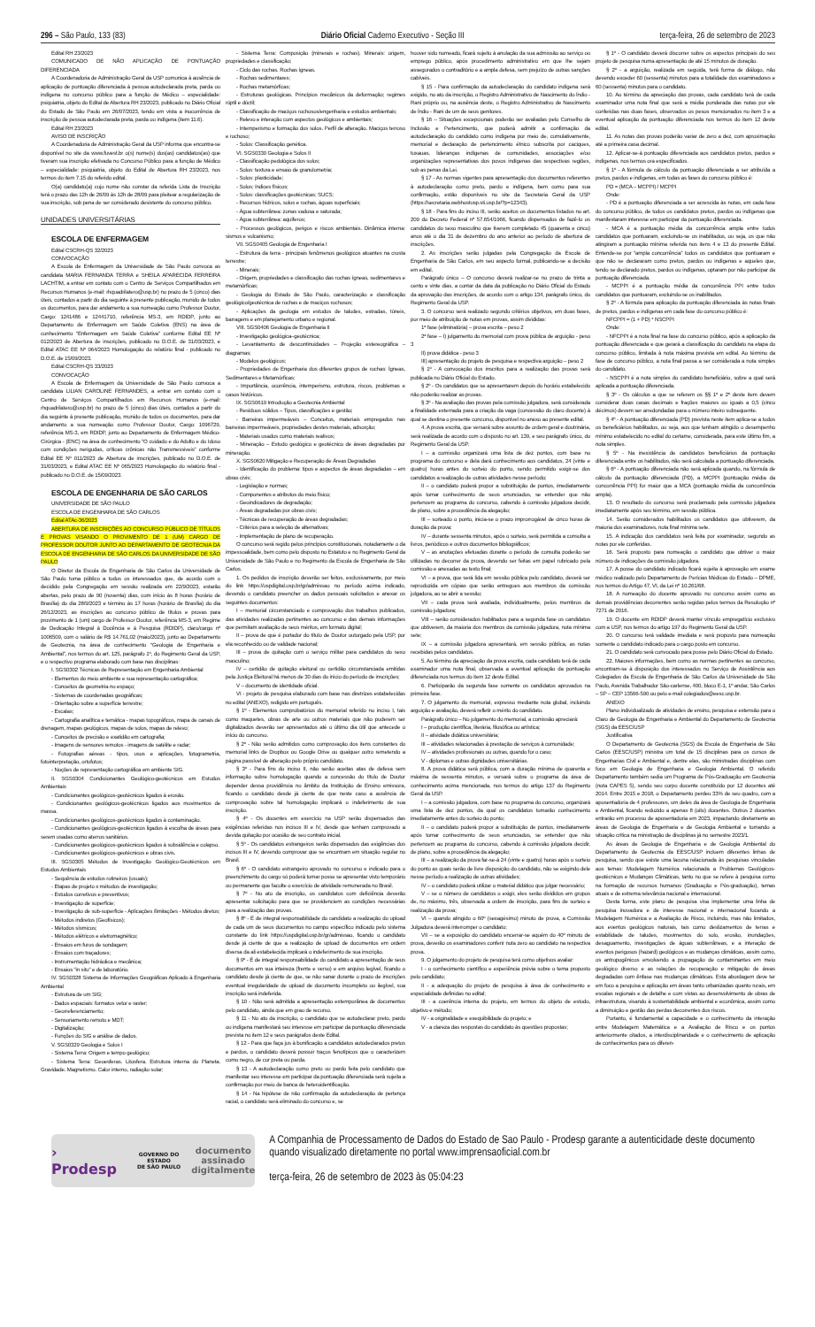296 – São Paulo, 133 (83) Diário Oficial Caderno Executivo - Seção III terça-feira, 26 de setembro de 2023
Edital RH 23/2023
COMUNICADO DE NÃO APLICAÇÃO DE PONTUAÇÃO DIFERENCIADA
A Coordenadoria de Administração Geral da USP comunica à ausência de aplicação de pontuação diferenciada à pessoa autodeclarada preta, parda ou indígena no concurso público para a função de Médico – especialidade: psiquiatria, objeto do Edital de Abertura RH 23/2023, publicado no Diário Oficial do Estado de São Paulo em 26/07/2023, tendo em vista a inocorrência de inscrição de pessoa autodeclarada preta, parda ou indígena (item 11.6).
Edital RH 23/2023
AVISO DE INSCRIÇÃO
A Coordenadoria de Administração Geral da USP informa que encontra-se disponível no site da www.fuvest.br o(s) nome(s) dos(as) candidatos(as) que tiveram sua inscrição efetivada no Concurso Público para a função de Médico – especialidade: psiquiatria, objeto do Edital de Abertura RH 23/2023, nos termos do item 7.15 do referido edital.
O(a) candidato(a) cujo nome não constar da referida Lista de Inscrição terá o prazo das 12h de 26/09 às 12h de 28/09 para pleitear a regularização de sua inscrição, sob pena de ser considerado desistente do concurso público.
UNIDADES UNIVERSITÁRIAS
ESCOLA DE ENFERMAGEM
Edital CSCRH-QS 32/2023
CONVOCAÇÃO
A Escola de Enfermagem da Universidade de São Paulo convoca as candidata MARIA FERNANDA TERRA e SHEILA APARECIDA FERREIRA LACHTIM, a entrar em contato com o Centro de Serviços Compartilhados em Recursos Humanos (e-mail: rhquadrilatero@usp.br) no prazo de 5 (cinco) dias úteis, contados a partir do dia seguinte à presente publicação, munido de todos os documentos, para dar andamento a sua nomeação como Professor Doutor, Cargo: 1241486 e 12441710, referência MS-3, em RDIDP, junto ao Departamento de Enfermagem em Saúde Coletiva (ENS) na área de conhecimento “Enfermagem em Saúde Coletiva” conforme Edital EE Nº 012/2023 de Abertura de inscrições, publicado no D.O.E. de 31/03/2023, e Edital ATAC EE Nº 064/2023 Homologação do relatório final - publicado no D.O.E. de 15/09/2023.
Edital CSCRH-QS 33/2023
CONVOCAÇÃO
A Escola de Enfermagem da Universidade de São Paulo convoca a candidata LILIAN CAROLINE FERNANDES, a entrar em contato com o Centro de Serviços Compartilhados em Recursos Humanos (e-mail: rhquadrilatero@usp.br) no prazo de 5 (cinco) dias úteis, contados a partir do dia seguinte à presente publicação, munido de todos os documentos, para dar andamento a sua nomeação como Professor Doutor, Cargo: 1096729, referência MS-3, em RDIDP, junto ao Departamento de Enfermagem Médico-Cirúrgica - (ENC) na área de conhecimento “O cuidado e do Adulto e do Idoso com condições nerigudas, críticas crônicas não Transmessiveis” conforme Edital EE Nº 011/2023 de Abertura de inscrições, publicado no D.O.E. de 31/03/2023, e Edital ATAC EE Nº 065/2023 Homologação do relatório final - publicado no D.O.E. de 15/09/2023.
ESCOLA DE ENGENHARIA DE SÃO CARLOS
UNIVERSIDADE DE SÃO PAULO
ESCOLA DE ENGENHARIA DE SÃO CARLOS
Edital ATAc-36/2023
ABERTURA DE INSCRIÇÕES AO CONCURSO PÚBLICO DE TÍTULOS E PROVAS VISANDO O PROVIMENTO DE 1 (UM) CARGO DE PROFESSOR DOUTOR JUNTO AO DEPARTAMENTO DE GEOTECNIA DA ESCOLA DE ENGENHARIA DE SÃO CARLOS DA UNIVERSIDADE DE SÃO PAULO
O Diretor da Escola de Engenharia de São Carlos da Universidade de São Paulo torna público a todos os interessados que, de acordo com o decidido pela Congregação em sessão realizada em 22/9/2023, estarão abertas, pelo prazo de 90 (noventa) dias, com início às 8 horas (horário de Brasília) do dia 28/9/2023 e término às 17 horas (horário de Brasília) do dia 26/12/2023, as inscrições ao concurso público de títulos e provas para provimento de 1 (um) cargo de Professor Doutor, referência MS-3, em Regime de Dedicação Integral à Docência e à Pesquisa (RDIDP), claro/cargo nº 1006509, com o salário de R$ 14.761,02 (maio/2023), junto ao Departamento de Geotecnia, na área de conhecimento “Geologia de Engenharia e Ambiental”, nos termos do art. 125, parágrafo 1º, do Regimento Geral da USP, e o respectivo programa elaborado com base nas disciplinas:
I. SGS0302 Técnicas de Representação em Engenharia Ambiental
- Elementos do meio ambiente e sua representação cartográfica;
- Conceitos de geometria no espaço;
- Sistemas de coordenadas geográficas;
- Orientação sobre a superfície terrestre;
- Escalas;
- Cartografia analítica e temática - mapas topográficos, mapa de canais de drenagem, mapas geológicos, mapas de solos, mapas de relevo;
- Conceitos de precisão e exatidão em cartografia;
- Imagens de sensores remotos - imagens de satélite e radar;
- Fotografias aéreas - tipos, usos e aplicações, fotogrametria, fotointerpretação, ortofotos;
- Noções de representação cartográfica em ambiente SIG.
II. SGS0304 Condicionantes Geológico-geotécnicos em Estudos Ambientais
- Condicionantes geológicos-geotécnicos ligados à erosão.
- Condicionantes geológicos-geotécnicos ligados aos movimentos de massa.
- Condicionantes geológicos-geotécnicos ligados à contaminação.
- Condicionantes geológicos-geotécnicos ligados à escolha de áreas para serem usadas como aterros sanitários.
- Condicionantes geológicos-geotécnicos ligados à subsidência e colapso.
- Condicionantes geológicos-geotécnicos e obras civis.
III. SGS0305 Métodos de Investigação Geológico-Geotécnicos em Estudos Ambientais
- Sequência de estudos rotineiros (usuais);
- Etapas de projeto x métodos de investigação;
- Estudos corretivos e preventivos;
- Investigação de superfície;
- Investigação de sub-superfície - Aplicações /limitações - Métodos diretos;
- Métodos indiretos (Geofísicos);
- Métodos sísmicos;
- Métodos elétricos e eletromagnético;
- Ensaios em furos de sondagem;
- Ensaios com traçadores;
- Instrumentação hidráulica e mecânica;
- Ensaios "in situ" e de laboratório.
IV. SGS0328 Sistema de Informações Geográficas Aplicado à Engenharia Ambiental
- Estrutura de um SIG;
- Dados espaciais: formatos vetor e raster;
- Georreferenciamento;
- Sensoriamento remoto e MDT;
- Digitalização;
- Funções do SIG e análise de dados.
V. SGS0329 Geologia e Solos I
- Sistema Terra: Origem e tempo geológico;
- Sistema Terra: Geoesferas. Litosfera. Estrutura interna do Planeta. Gravidade. Magnetismo. Calor interno, radiação solar;
- Sistema Terra: Composição (minerais e rochas). Minerais: origem, propriedades e classificação;
- Ciclo das rochas. Rochas ígneas.
- Rochas sedimentares;
- Rochas metamórficas;
- Estruturas geológicas. Princípios mecânicos da deformação; regimes rúptil e dúctil;
- Classificação de maciços rochosos/engenharia e estudos ambientais;
- Relevo e interação com aspectos geológicos e ambientais;
- Intemperismo e formação dos solos. Perfil de alteração. Maciços terroso e rochoso;
- Solos: Classificação genética.
VI. SGS0330 Geologia e Solos II
- Classificação pedológica dos solos;
- Solos: textura e ensaio de granulometria;
- Solos: plasticidade;
- Solos; índices físicos;
- Solos: classificações geotécnicas; SUCS;
- Recursos hídricos, solos e rochas, águas superficiais;
- Água subterrânea: zonas vadosa e saturada;
- Água subterrânea: aquíferos;
- Processos geológicos, perigos e riscos ambientais. Dinâmica interna: sismos e vulcanismo;
VII. SGS0405 Geologia de Engenharia I
- Estrutura da terra - principais fenômenos geológicos atuantes na crosta terrestre;
- Minerais;
- Origem, propriedades e classificação das rochas ígneas, sedimentares e metamórficas;
- Geologia do Estado de São Paulo, caracterização e classificação geológico/geotécnica de rochas e de maciços rochosos;
- Aplicações da geologia em estudos de taludes, estradas, túneis, barragens e em planejamento urbano e regional.
VIII. SGS0406 Geologia de Engenharia II
- Investigação geológica–geotécnica;
- Levantamento de descontinuidades – Projeção estereográfica – diagramas;
- Modelos geológicos;
- Propriedades de Engenharia dos diferentes grupos de rochas: Ígneas, Sedimentares e Metamórficas;
- Importância, ocorrência, intemperismo, estrutura, riscos, problemas e casos históricos.
IX. SGS0619 Introdução a Geotecnia Ambiental
- Resíduos sólidos – Tipos, classificações e gestão;
- Barreiras impermeáveis – Conceitos, materiais empregados nas barreiras impermeáveis, propriedades destes materiais, adsorção;
- Materiais usados como materiais reativos;
- Mineração – Estudo geológico e geotécnico de áreas degradadas por mineração.
X. SGS0620 Mitigação e Recuperação de Áreas Degradadas
- Identificação do problema: tipos e aspectos de áreas degradadas – em obras civis;
- Legislação e normas;
- Componentes e atributos do meio físico;
- Geoindicadores de degradação;
- Áreas degradadas por obras civis;
- Técnicas de recuperação de áreas degradadas;
- Critérios para a seleção de alternativas;
- Implementação de plano de recuperação.
O concurso será regido pelos princípios constitucionais, notadamente o da impessoalidade, bem como pelo disposto no Estatuto e no Regimento Geral da Universidade de São Paulo e no Regimento da Escola de Engenharia de São Carlos.
1. Os pedidos de inscrição deverão ser feitos, exclusivamente, por meio do link https://uspdigital.usp.br/gr/admissao no período acima indicado, devendo o candidato preencher os dados pessoais solicitados e anexar os seguintes documentos:
I – memorial circunstanciado e comprovação dos trabalhos publicados, das atividades realizadas pertinentes ao concurso e das demais informações que permitam avaliação de seus méritos, em formato digital;
II – prova de que é portador do título de Doutor outorgado pela USP, por ela reconhecido ou de validade nacional;
III – prova de quitação com o serviço militar para candidatos do sexo masculino;
IV – certidão de quitação eleitoral ou certidão circunstanciada emitidas pela Justiça Eleitoral há menos de 30 dias do início do período de inscrições;
V – documento de identidade oficial.
VI - projeto de pesquisa elaborado com base nas diretrizes estabelecidas no edital (ANEXO), redigido em português.
§ 1º - Elementos comprobatórios do memorial referido no inciso I, tais como maquetes, obras de arte ou outros materiais que não puderem ser digitalizados deverão ser apresentados até o último dia útil que antecede o início do concurso.
§ 2º - Não serão admitidos como comprovação dos itens constantes do memorial links de Dropbox ou Google Drive ou qualquer outro remetendo a página passível de alteração pelo próprio candidato.
§ 3º - Para fins do inciso II, não serão aceitas atas de defesa sem informação sobre homologação quando a concessão do título de Doutor depender dessa providência no âmbito da Instituição de Ensino emissora, ficando o candidato desde já ciente de que neste caso a ausência de comprovação sobre tal homologação implicará o indeferimento de sua inscrição.
§ 4º - Os docentes em exercício na USP serão dispensados das exigências referidas nos incisos III e IV, desde que tenham comprovado a devida quitação por ocasião de seu contrato inicial.
§ 5º - Os candidatos estrangeiros serão dispensados das exigências dos incisos III e IV, devendo comprovar que se encontram em situação regular no Brasil.
§ 6º - O candidato estrangeiro aprovado no concurso e indicado para o preenchimento do cargo só poderá tomar posse se apresentar visto temporário ou permanente que faculte o exercício de atividade remunerada no Brasil.
§ 7º - No ato da inscrição, os candidatos com deficiência deverão apresentar solicitação para que se providenciem as condições necessárias para a realização das provas.
§ 8º - É de integral responsabilidade do candidato a realização do upload de cada um de seus documentos no campo específico indicado pelo sistema constante do link https://uspdigital.usp.br/gr/admissao, ficando o candidato desde já ciente de que a realização de upload de documentos em ordem diversa da ali estabelecida implicará o indeferimento de sua inscrição.
§ 9º - É de integral responsabilidade do candidato a apresentação de seus documentos em sua inteireza (frente e verso) e em arquivo legível, ficando o candidato desde já ciente de que, se não sanar durante o prazo de inscrições eventual irregularidade de upload de documento incompleto ou ilegível, sua inscrição será indeferida.
§ 10 - Não será admitida a apresentação extemporânea de documentos pelo candidato, ainda que em grau de recurso.
§ 11 - No ato da inscrição, o candidato que se autodeclarar preto, pardo ou indígena manifestará seu interesse em participar da pontuação diferenciada prevista no item 12 e seus parágrafos deste Edital.
§ 12 - Para que faça jus à bonificação a candidatos autodeclarados pretos e pardos, o candidato deverá possuir traços fenotípicos que o caracterizem como negro, de cor preta ou parda.
§ 13 - A autodeclaração como preto ou pardo feita pelo candidato que manifestar seu interesse em participar da pontuação diferenciada será sujeita a confirmação por meio de banca de heteroidentificação.
§ 14 - Na hipótese de não confirmação da autodeclaração de pertença racial, o candidato será eliminado do concurso e, se
houver sido nomeado, ficará sujeito à anulação da sua admissão ao serviço ou emprego público, após procedimento administrativo em que lhe sejam assegurados o contraditório e a ampla defesa, sem prejuízo de outras sanções cabíveis.
§ 15 - Para confirmação da autodeclaração do candidato indígena será exigido, no ato da inscrição, o Registro Administrativo de Nascimento do Índio - Rani próprio ou, na ausência deste, o Registro Administrativo de Nascimento de Índio - Rani de um de seus genitores.
§ 16 – Situações excepcionais poderão ser avaliadas pelo Conselho de Inclusão e Pertencimento, que poderá admitir a confirmação da autodeclaração do candidato como indígena por meio de, cumulativamente, memorial e declaração de pertencimento étnico subscrita por caciques, tuxauas, lideranças indígenas de comunidades, associações e/ou organizações representativas dos povos indígenas das respectivas regiões, sob as penas da Lei.
§ 17 - As normas vigentes para apresentação dos documentos referentes à autodeclaração como preto, pardo e indígena, bem como para sua confirmação, estão disponíveis no site da Secretaria Geral da USP (https://secretaria.webhostusp.sti.usp.br/?p=12343).
§ 18 - Para fins do inciso III, serão aceitos os documentos listados no art. 209 do Decreto Federal nº 57.654/1966, ficando dispensados de fazê-lo os candidatos do sexo masculino que tiverem completado 45 (quarenta e cinco) anos até o dia 31 de dezembro do ano anterior ao período de abertura de inscrições.
2. As inscrições serão julgadas pela Congregação da Escola de Engenharia de São Carlos, em seu aspecto formal, publicando-se a decisão em edital.
Parágrafo único – O concurso deverá realizar-se no prazo de trinta a cento e vinte dias, a contar da data da publicação no Diário Oficial do Estado da aprovação das inscrições, de acordo com o artigo 134, parágrafo único, do Regimento Geral da USP.
3. O concurso será realizado segundo critérios objetivos, em duas fases, por meio de atribuição de notas em provas, assim divididas:
1ª fase (eliminatória) – prova escrita – peso 2
2ª fase – I) julgamento do memorial com prova pública de arguição - peso 3
II) prova didática - peso 3
III) apresentação do projeto de pesquisa e respectiva arguição – peso 2
§ 1º - A convocação dos inscritos para a realização das provas será publicada no Diário Oficial do Estado.
§ 2º - Os candidatos que se apresentarem depois do horário estabelecido não poderão realizar as provas.
§ 3º - Na avaliação das provas pela comissão julgadora, será considerada a finalidade externada para a criação da vaga (concessão do claro docente) à qual se destina o presente concurso, disponível no anexo ao presente edital.
4. A prova escrita, que versará sobre assunto de ordem geral e doutrinária, será realizada de acordo com o disposto no art. 139, e seu parágrafo único, do Regimento Geral da USP.
I – a comissão organizará uma lista de dez pontos, com base no programa do concurso e dela dará conhecimento aos candidatos, 24 (vinte e quatro) horas antes do sorteio do ponto, sendo permitido exigir-se dos candidatos a realização de outras atividades nesse período;
II – o candidato poderá propor a substituição de pontos, imediatamente após tomar conhecimento de seus enunciados, se entender que não pertencem ao programa do concurso, cabendo à comissão julgadora decidir, de plano, sobre a procedência da alegação;
III – sorteado o ponto, inicia-se o prazo improrrogável de cinco horas de duração da prova;
IV – durante sessenta minutos, após o sorteio, será permitida a consulta a livros, periódicos e outros documentos bibliográficos;
V – as anotações efetuadas durante o período de consulta poderão ser utilizadas no decorrer da prova, devendo ser feitas em papel rubricado pela comissão e anexadas ao texto final;
VI – a prova, que será lida em sessão pública pelo candidato, deverá ser reproduzida em cópias que serão entregues aos membros da comissão julgadora, ao se abrir a sessão;
VII – cada prova será avaliada, individualmente, pelos membros da comissão julgadora;
VIII – serão considerados habilitados para a segunda fase os candidatos que obtiverem, da maioria dos membros da comissão julgadora, nota mínima sete;
IX – a comissão julgadora apresentará, em sessão pública, as notas recebidas pelos candidatos.
5. Ao término da apreciação da prova escrita, cada candidato terá de cada examinador uma nota final, observada a eventual aplicação da pontuação diferenciada nos termos do item 12 deste Edital.
6. Participarão da segunda fase somente os candidatos aprovados na primeira fase.
7. O julgamento do memorial, expresso mediante nota global, incluindo arguição e avaliação, deverá refletir o mérito do candidato.
Parágrafo único – No julgamento do memorial, a comissão apreciará:
I – produção científica, literária, filosófica ou artística;
II – atividade didática universitária;
III – atividades relacionadas à prestação de serviços à comunidade;
IV – atividades profissionais ou outras, quando for o caso;
V - diplomas e outras dignidades universitárias.
8. A prova didática será pública, com a duração mínima de quarenta e máxima de sessenta minutos, e versará sobre o programa da área de conhecimento acima mencionada, nos termos do artigo 137 do Regimento Geral da USP.
I – a comissão julgadora, com base no programa do concurso, organizará uma lista de dez pontos, da qual os candidatos tomarão conhecimento imediatamente antes do sorteio do ponto;
II – o candidato poderá propor a substituição de pontos, imediatamente após tomar conhecimento de seus enunciados, se entender que não pertencem ao programa do concurso, cabendo à comissão julgadora decidir, de plano, sobre a procedência da alegação;
III – a realização da prova far-se-á 24 (vinte e quatro) horas após o sorteio do ponto as quais serão de livre disposição do candidato, não se exigindo dele nesse período a realização de outras atividades;
IV – o candidato poderá utilizar o material didático que julgar necessário;
V – se o número de candidatos o exigir, eles serão divididos em grupos de, no máximo, três, observada a ordem de inscrição, para fins de sorteio e realização da prova;
VI – quando atingido o 60º (sexagésimo) minuto de prova, a Comissão Julgadora deverá interromper o candidato;
VII – se a exposição do candidato encerrar-se aquém do 40º minuto de prova, deverão os examinadores conferir nota zero ao candidato na respectiva prova.
9. O julgamento do projeto de pesquisa terá como objetivos avaliar:
I - o conhecimento científico e experiência prévia sobre o tema proposto pelo candidato;
II - a adequação do projeto de pesquisa à área de conhecimento e especialidade definidas no edital;
III - a coerência interna do projeto, em termos do objeto de estudo, objetivo e método;
IV - a originalidade e exequibilidade do projeto; e
V - a clareza das respostas do candidato às questões propostas;
§ 1º - O candidato deverá discorrer sobre os aspectos principais do seu projeto de pesquisa numa apresentação de até 15 minutos de duração.
§ 2º - a arguição, realizada em seguida, terá forma de diálogo, não devendo exceder 60 (sessenta) minutos para a totalidade dos examinadores e 60 (sessenta) minutos para o candidato.
10. Ao término da apreciação das provas, cada candidato terá de cada examinador uma nota final que será a média ponderada das notas por ele conferidas nas duas fases, observados os pesos mencionados no item 3 e a eventual aplicação da pontuação diferenciada nos termos do item 12 deste edital.
11. As notas das provas poderão variar de zero a dez, com aproximação até a primeira casa decimal.
12. Aplicar-se-á pontuação diferenciada aos candidatos pretos, pardos e indígenas, nos termos ora especificados.
§ 1º - A fórmula de cálculo da pontuação diferenciada a ser atribuída a pretos, pardos e indígenas, em todas as fases do concurso público é:
PD = (MCA – MCPPI) / MCPPI
Onde:
- PD é a pontuação diferenciada a ser acrescida às notas, em cada fase do concurso público, de todos os candidatos pretos, pardos ou indígenas que manifestaram interesse em participar da pontuação diferenciada.
- MCA é a pontuação média da concorrência ampla entre todos candidatos que pontuaram, excluindo-se os inabilitados, ou seja, os que não atingiram a pontuação mínima referida nos itens 4 e 13 do presente Edital. Entende-se por “ampla concorrência” todos os candidatos que pontuaram e que não se declararam como pretos, pardos ou indígenas e aqueles que, tendo se declarado pretos, pardos ou indígenas, optaram por não participar da pontuação diferenciada.
- MCPPI é a pontuação média da concorrência PPI entre todos candidatos que pontuaram, excluindo-se os inabilitados.
§ 2º - A fórmula para aplicação da pontuação diferenciada às notas finais de pretos, pardos e indígenas em cada fase do concurso público é:
NFCPPI = (1 + PD) * NSCPPI
Onde:
- NFCPPI é a nota final na fase do concurso público, após a aplicação da pontuação diferenciada e que gerará a classificação do candidato na etapa do concurso público, limitada à nota máxima prevista em edital. Ao término da fase de concurso público, a nota final passa a ser considerada a nota simples do candidato.
- NSCPPI é a nota simples do candidato beneficiário, sobre a qual será aplicada a pontuação diferenciada.
§ 3º - Os cálculos a que se referem os §§ 1º e 2º deste item devem considerar duas casas decimais e frações maiores ou iguais a 0,5 (cinco décimos) devem ser arredondadas para o número inteiro subsequente.
§ 4º - A pontuação diferenciada (PD) prevista neste item aplica-se a todos os beneficiários habilitados, ou seja, aos que tenham atingido o desempenho mínimo estabelecido no edital do certame, considerada, para este último fim, a nota simples.
§ 5º - Na inexistência de candidatos beneficiários da pontuação diferenciada entre os habilitados, não será calculada a pontuação diferenciada.
§ 6º - A pontuação diferenciada não será aplicada quando, na fórmula de cálculo da pontuação diferenciada (PD), a MCPPI (pontuação média da concorrência PPI) for maior que a MCA (pontuação média da concorrência ampla).
13. O resultado do concurso será proclamado pela comissão julgadora imediatamente após seu término, em sessão pública.
14. Serão considerados habilitados os candidatos que obtiverem, da maioria dos examinadores, nota final mínima sete.
15. A indicação dos candidatos será feita por examinador, segundo as notas por ele conferidas.
16. Será proposto para nomeação o candidato que obtiver o maior número de indicações da comissão julgadora.
17. A posse do candidato indicado ficará sujeita à aprovação em exame médico realizado pelo Departamento de Perícias Médicas do Estado – DPME, nos termos do Artigo 47, VI, da Lei nº 10.261/68.
18. A nomeação do docente aprovado no concurso assim como as demais providências decorrentes serão regidas pelos termos da Resolução nº 7271 de 2016.
19. O docente em RDIDP deverá manter vínculo empregatício exclusivo com a USP, nos termos do artigo 197 do Regimento Geral da USP.
20. O concurso terá validade imediata e será proposto para nomeação somente o candidato indicado para o cargo posto em concurso.
21. O candidato será convocado para posse pelo Diário Oficial do Estado.
22. Maiores informações, bem como as normas pertinentes ao concurso, encontram-se à disposição dos interessados no Serviço de Assistência aos Colegiados da Escola de Engenharia de São Carlos da Universidade de São Paulo, Avenida Trabalhador São-carlense, 400, bloco E-1, 1º andar, São Carlos – SP – CEP 13566-590 ou pelo e-mail colegiados@eesc.usp.br.
ANEXO
Plano individualizado de atividades de ensino, pesquisa e extensão para o Claro de Geologia de Engenharia e Ambiental do Departamento de Geotecnia (SGS) da EESC/USP
Justificativa
O Departamento de Geotecnia (SGS) da Escola de Engenharia de São Carlos (EESC/USP) ministra um total de 15 disciplinas para os cursos de Engenharias Civil e Ambiental e, dentre elas, são ministradas disciplinas com foco em Geologia de Engenharia e Geologia Ambiental. O referido Departamento também sedia um Programa de Pós-Graduação em Geotecnia (nota CAPES 5), sendo seu corpo docente constituído por 12 docentes até 2014. Entre 2015 e 2018, o Departamento perdeu 33% de seu quadro, com a aposentadoria de 4 professores, um deles da área de Geologia de Engenharia e Ambiental, ficando reduzido a apenas 8 (oito) docentes. Outros 2 docentes entrarão em processo de aposentadoria em 2023, impactando diretamente as áreas de Geologia de Engenharia e de Geologia Ambiental e tornando a situação crítica na ministração de disciplinas já no semestre 2023/1.
As áreas de Geologia de Engenharia e de Geologia Ambiental do Departamento de Geotecnia da EESC/USP incluem diferentes linhas de pesquisa, sendo que existe uma lacuna relacionada às pesquisas vinculadas aos temas: Modelagem Numérica relacionada a Problemas Geológicos-geotécnicos e Mudanças Climáticas, tanto no que se refere à pesquisa como na formação de recursos humanos (Graduação e Pós-graduação), temas atuais e de extrema relevância nacional e internacional.
Desta forma, este plano de pesquisa visa implementar uma linha de pesquisa inovadora e de interesse nacional e internacional focando a Modelagem Numérica e a Avaliação de Risco, incluindo, mas não limitados, aos eventos geológicos naturais, tais como deslizamentos de terras e estabilidade de taludes, movimentos do solo, erosão, inundações, desaguamento, investigações de águas subterrâneas, e a interação de eventos perigosos (hazard) geológicos e as mudanças climáticas, assim como, os antropogênicos envolvendo a propagação de contaminantes em meio geológico diverso e as relações de recuperação e mitigação de áreas degradadas com ênfase nas mudanças climáticas. Esta abordagem deve ter em foco a pesquisa e aplicação em áreas tanto urbanizadas quanto rurais, em escalas regionais e de detalhe e com vistas ao desenvolvimento de obras de infraestrutura, visando à sustentabilidade ambiental e econômica, assim como a diminuição e gestão das perdas decorrentes dos riscos.
Portanto, é fundamental a capacidade e o conhecimento da interação entre Modelagem Matemática e a Avaliação de Risco e os pontos anteriormente citados, a interdisciplinaridade e o conhecimento de aplicação de conhecimentos para os diferen-
› Prodesp GOVERNO DO ESTADO
DE SÃO PAULO documento
assinado
digitalmente
A Companhia de Processamento de Dados do Estado de Sao Paulo - Prodesp garante a autenticidade deste documento quando visualizado diretamente no portal www.imprensaoficial.com.br
terça-feira, 26 de setembro de 2023 às 05:04:23